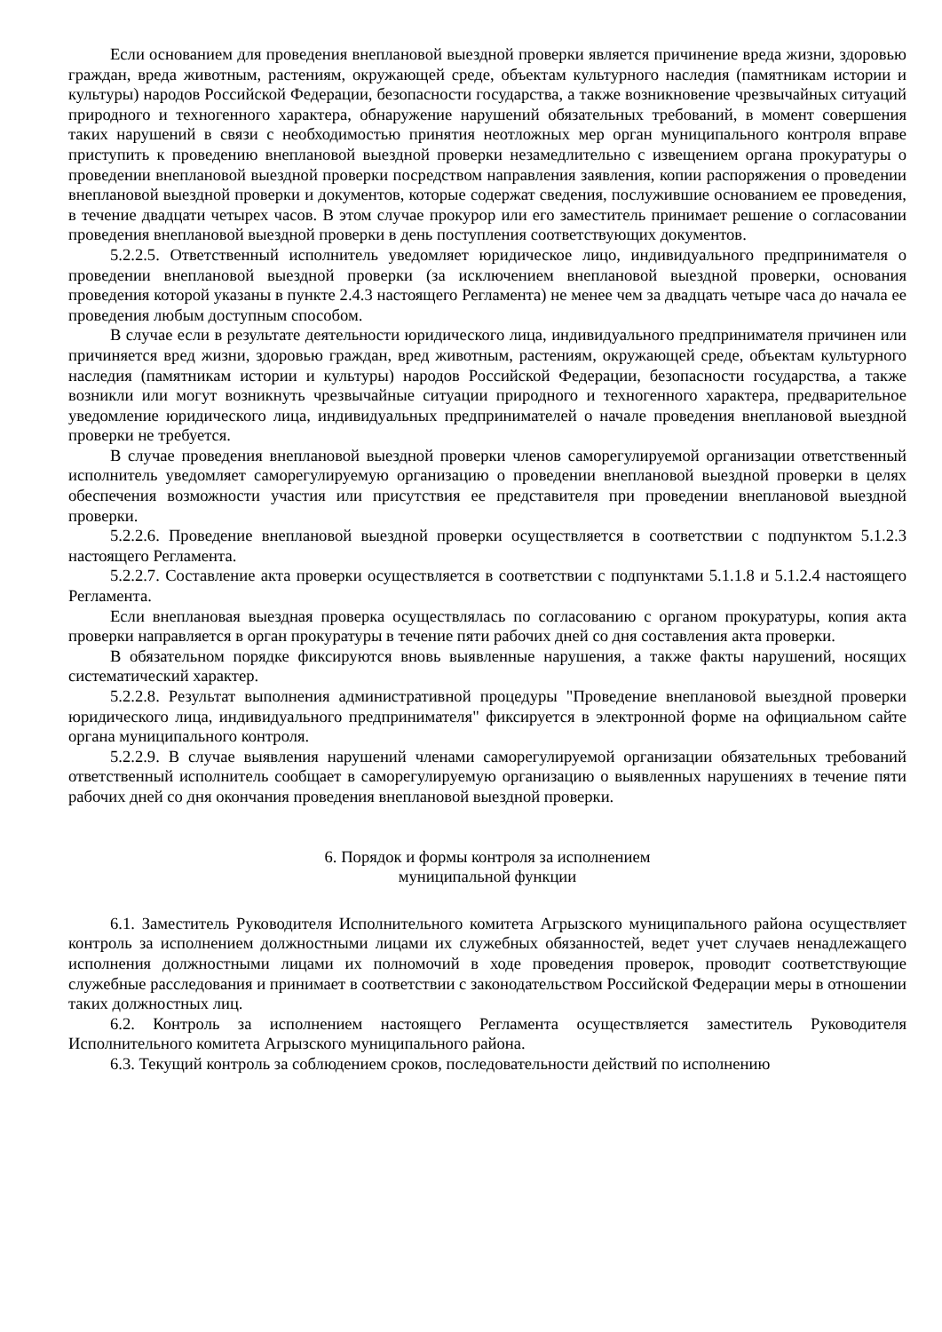Если основанием для проведения внеплановой выездной проверки является причинение вреда жизни, здоровью граждан, вреда животным, растениям, окружающей среде, объектам культурного наследия (памятникам истории и культуры) народов Российской Федерации, безопасности государства, а также возникновение чрезвычайных ситуаций природного и техногенного характера, обнаружение нарушений обязательных требований, в момент совершения таких нарушений в связи с необходимостью принятия неотложных мер орган муниципального контроля вправе приступить к проведению внеплановой выездной проверки незамедлительно с извещением органа прокуратуры о проведении внеплановой выездной проверки посредством направления заявления, копии распоряжения о проведении внеплановой выездной проверки и документов, которые содержат сведения, послужившие основанием ее проведения, в течение двадцати четырех часов. В этом случае прокурор или его заместитель принимает решение о согласовании проведения внеплановой выездной проверки в день поступления соответствующих документов.
5.2.2.5. Ответственный исполнитель уведомляет юридическое лицо, индивидуального предпринимателя о проведении внеплановой выездной проверки (за исключением внеплановой выездной проверки, основания проведения которой указаны в пункте 2.4.3 настоящего Регламента) не менее чем за двадцать четыре часа до начала ее проведения любым доступным способом.
В случае если в результате деятельности юридического лица, индивидуального предпринимателя причинен или причиняется вред жизни, здоровью граждан, вред животным, растениям, окружающей среде, объектам культурного наследия (памятникам истории и культуры) народов Российской Федерации, безопасности государства, а также возникли или могут возникнуть чрезвычайные ситуации природного и техногенного характера, предварительное уведомление юридического лица, индивидуальных предпринимателей о начале проведения внеплановой выездной проверки не требуется.
В случае проведения внеплановой выездной проверки членов саморегулируемой организации ответственный исполнитель уведомляет саморегулируемую организацию о проведении внеплановой выездной проверки в целях обеспечения возможности участия или присутствия ее представителя при проведении внеплановой выездной проверки.
5.2.2.6. Проведение внеплановой выездной проверки осуществляется в соответствии с подпунктом 5.1.2.3 настоящего Регламента.
5.2.2.7. Составление акта проверки осуществляется в соответствии с подпунктами 5.1.1.8 и 5.1.2.4 настоящего Регламента.
Если внеплановая выездная проверка осуществлялась по согласованию с органом прокуратуры, копия акта проверки направляется в орган прокуратуры в течение пяти рабочих дней со дня составления акта проверки.
В обязательном порядке фиксируются вновь выявленные нарушения, а также факты нарушений, носящих систематический характер.
5.2.2.8. Результат выполнения административной процедуры "Проведение внеплановой выездной проверки юридического лица, индивидуального предпринимателя" фиксируется в электронной форме на официальном сайте органа муниципального контроля.
5.2.2.9. В случае выявления нарушений членами саморегулируемой организации обязательных требований ответственный исполнитель сообщает в саморегулируемую организацию о выявленных нарушениях в течение пяти рабочих дней со дня окончания проведения внеплановой выездной проверки.
6. Порядок и формы контроля за исполнением
муниципальной функции
6.1. Заместитель Руководителя Исполнительного комитета Агрызского муниципального района осуществляет контроль за исполнением должностными лицами их служебных обязанностей, ведет учет случаев ненадлежащего исполнения должностными лицами их полномочий в ходе проведения проверок, проводит соответствующие служебные расследования и принимает в соответствии с законодательством Российской Федерации меры в отношении таких должностных лиц.
6.2. Контроль за исполнением настоящего Регламента осуществляется заместитель Руководителя Исполнительного комитета Агрызского муниципального района.
6.3. Текущий контроль за соблюдением сроков, последовательности действий по исполнению